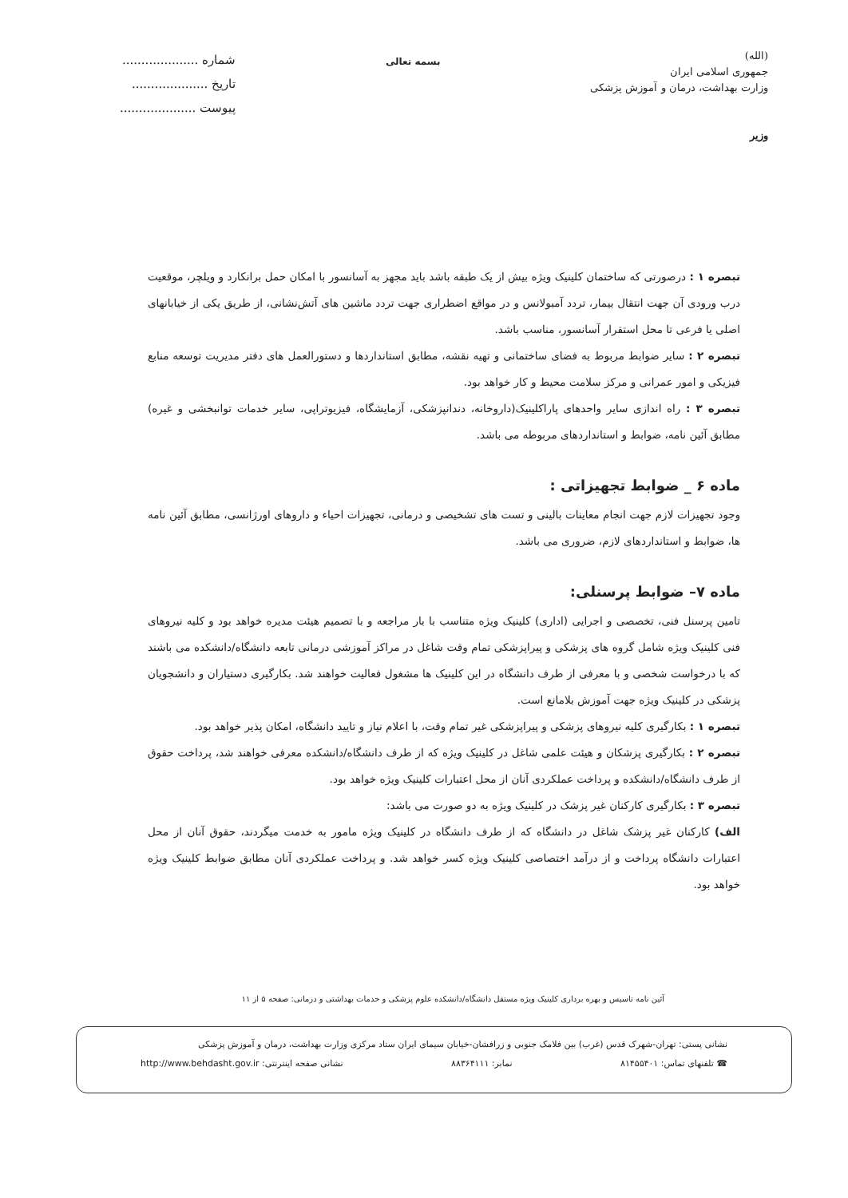(الله)
جمهوری اسلامی ایران
وزارت بهداشت، درمان و آموزش پزشکی
وزیر
بسمه تعالی
شماره ....................
تاریخ ....................
پیوست ....................
تبصره ۱ : درصورتی که ساختمان کلینیک ویژه بیش از یک طبقه باشد باید مجهز به آسانسور با امکان حمل برانکارد و ویلچر، موقعیت درب ورودی آن جهت انتقال بیمار، تردد آمبولانس و در مواقع اضطراری جهت تردد ماشین های آتش‌نشانی، از طریق یکی از خیابانهای اصلی یا فرعی تا محل استقرار آسانسور، مناسب باشد.
تبصره ۲ : سایر ضوابط مربوط به فضای ساختمانی و تهیه نقشه، مطابق استانداردها و دستورالعمل های دفتر مدیریت توسعه منابع فیزیکی و امور عمرانی و مرکز سلامت محیط و کار خواهد بود.
تبصره ۳ : راه اندازی سایر واحدهای پاراکلینیک(داروخانه، دندانپزشکی، آزمایشگاه، فیزیوتراپی، سایر خدمات توانبخشی و غیره) مطابق آئین نامه، ضوابط و استانداردهای مربوطه می باشد.
ماده ۶ _ ضوابط تجهیزاتی :
وجود تجهیزات لازم جهت انجام معاینات بالینی و تست های تشخیصی و درمانی، تجهیزات احیاء و داروهای اورژانسی، مطابق آئین نامه ها، ضوابط و استانداردهای لازم، ضروری می باشد.
ماده ۷– ضوابط پرسنلی:
تامین پرسنل فنی، تخصصی و اجرایی (اداری) کلینیک ویژه متناسب با بار مراجعه و با تصمیم هیئت مدیره خواهد بود و کلیه نیروهای فنی کلینیک ویژه شامل گروه های پزشکی و پیراپزشکی تمام وقت شاغل در مراکز آموزشی درمانی تابعه دانشگاه/دانشکده می باشند که با درخواست شخصی و با معرفی از طرف دانشگاه در این کلینیک ها مشغول فعالیت خواهند شد. بکارگیری دستیاران و دانشجویان پزشکی در کلینیک ویژه جهت آموزش بلامانع است.
تبصره ۱ : بکارگیری کلیه نیروهای پزشکی و پیراپزشکی غیر تمام وقت، با اعلام نیاز و تایید دانشگاه، امکان پذیر خواهد بود.
تبصره ۲ : بکارگیری پزشکان و هیئت علمی شاغل در کلینیک ویژه که از طرف دانشگاه/دانشکده معرفی خواهند شد، پرداخت حقوق از طرف دانشگاه/دانشکده و پرداخت عملکردی آنان از محل اعتبارات کلینیک ویژه خواهد بود.
تبصره ۳ : بکارگیری کارکنان غیر پزشک در کلینیک ویژه به دو صورت می باشد:
الف) کارکنان غیر پزشک شاغل در دانشگاه که از طرف دانشگاه در کلینیک ویژه مامور به خدمت میگردند، حقوق آنان از محل اعتبارات دانشگاه پرداخت و از درآمد اختصاصی کلینیک ویژه کسر خواهد شد. و پرداخت عملکردی آنان مطابق ضوابط کلینیک ویژه خواهد بود.
آئین نامه تاسیس و بهره برداری کلینیک ویژه مستقل دانشگاه/دانشکده علوم پزشکی و خدمات بهداشتی و درمانی: صفحه ۵ از ۱۱
نشانی پستی: تهران-شهرک قدس (غرب) بین فلامک جنوبی و زرافشان-خیابان سیمای ایران ستاد مرکزی وزارت بهداشت، درمان و آموزش پزشکی
☎ تلفنهای تماس: ۸۱۴۵۵۴۰۱ نمابر: ۸۸۳۶۴۱۱۱ نشانی صفحه اینترنتی: http://www.behdasht.gov.ir